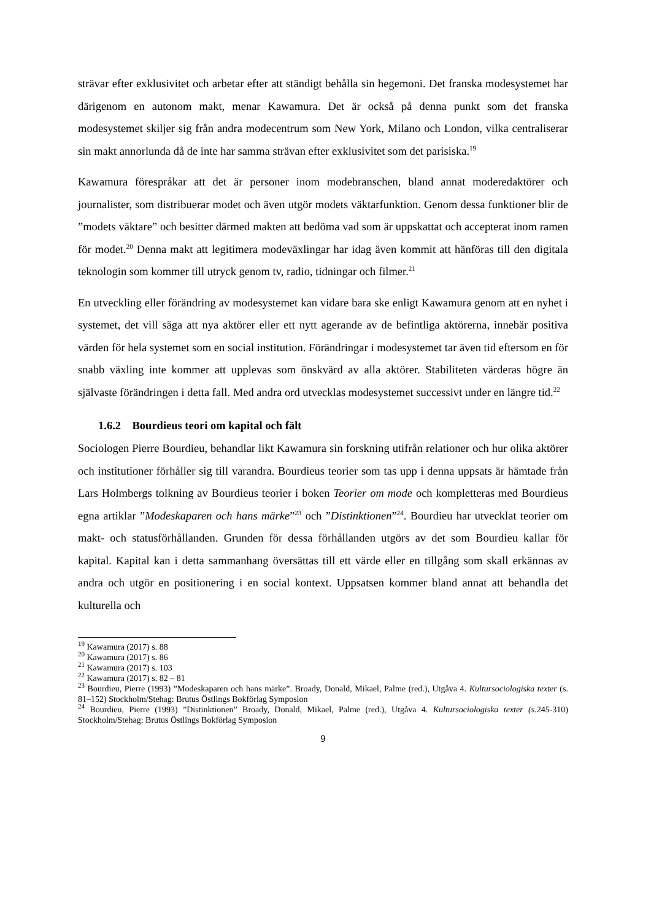strävar efter exklusivitet och arbetar efter att ständigt behålla sin hegemoni. Det franska modesystemet har därigenom en autonom makt, menar Kawamura. Det är också på denna punkt som det franska modesystemet skiljer sig från andra modecentrum som New York, Milano och London, vilka centraliserar sin makt annorlunda då de inte har samma strävan efter exklusivitet som det parisiska.<sup>19</sup>
Kawamura förespråkar att det är personer inom modebranschen, bland annat moderedaktörer och journalister, som distribuerar modet och även utgör modets väktarfunktion. Genom dessa funktioner blir de ”modets väktare” och besitter därmed makten att bedöma vad som är uppskattat och accepterat inom ramen för modet.<sup>20</sup> Denna makt att legitimera modeväxlingar har idag även kommit att hänföras till den digitala teknologin som kommer till utryck genom tv, radio, tidningar och filmer.<sup>21</sup>
En utveckling eller förändring av modesystemet kan vidare bara ske enligt Kawamura genom att en nyhet i systemet, det vill säga att nya aktörer eller ett nytt agerande av de befintliga aktörerna, innebär positiva värden för hela systemet som en social institution. Förändringar i modesystemet tar även tid eftersom en för snabb växling inte kommer att upplevas som önskvärd av alla aktörer. Stabiliteten värderas högre än självaste förändringen i detta fall. Med andra ord utvecklas modesystemet successivt under en längre tid.<sup>22</sup>
1.6.2 Bourdieus teori om kapital och fält
Sociologen Pierre Bourdieu, behandlar likt Kawamura sin forskning utifrån relationer och hur olika aktörer och institutioner förhåller sig till varandra. Bourdieus teorier som tas upp i denna uppsats är hämtade från Lars Holmbergs tolkning av Bourdieus teorier i boken Teorier om mode och kompletteras med Bourdieus egna artiklar ”Modeskaparen och hans märke”<sup>23</sup> och ”Distinktionen”<sup>24</sup>. Bourdieu har utvecklat teorier om makt- och statusförhållanden. Grunden för dessa förhållanden utgörs av det som Bourdieu kallar för kapital. Kapital kan i detta sammanhang översättas till ett värde eller en tillgång som skall erkännas av andra och utgör en positionering i en social kontext. Uppsatsen kommer bland annat att behandla det kulturella och
<sup>19</sup> Kawamura (2017) s. 88
<sup>20</sup> Kawamura (2017) s. 86
<sup>21</sup> Kawamura (2017) s. 103
<sup>22</sup> Kawamura (2017) s. 82 – 81
<sup>23</sup> Bourdieu, Pierre (1993) ”Modeskaparen och hans märke”. Broady, Donald, Mikael, Palme (red.), Utgåva 4. Kultursociologiska texter (s. 81–152) Stockholm/Stehag: Brutus Östlings Bokförlag Symposion
<sup>24</sup> Bourdieu, Pierre (1993) ”Distinktionen” Broady, Donald, Mikael, Palme (red.), Utgåva 4. Kultursociologiska texter (s.245-310) Stockholm/Stehag: Brutus Östlings Bokförlag Symposion
9